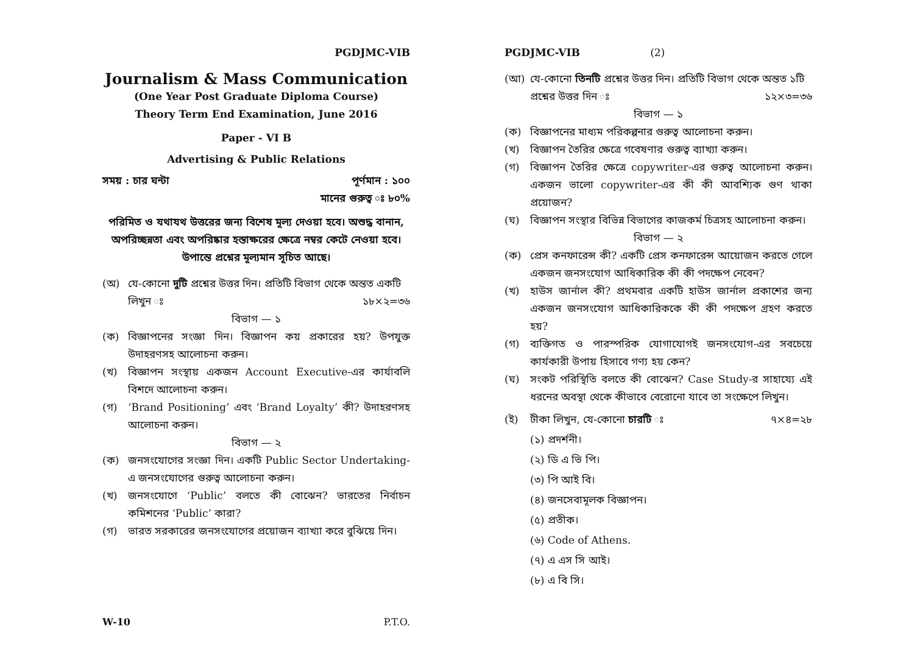PGDJMC-VIB
Journalism & Mass Communication
(One Year Post Graduate Diploma Course)
Theory Term End Examination, June 2016
Paper - VI B
Advertising & Public Relations
সময় : চার ঘন্টা পূর্ণমান : ১০০
মানের গুরুত্ব ঃ ৮০%
পরিমিত ও যথাযথ উত্তরের জন্য বিশেষ মূল্য দেওয়া হবে। অশুদ্ধ বানান, অপরিচ্ছন্নতা এবং অপরিষ্কার হস্তাক্ষরের ক্ষেত্রে নম্বর কেটে নেওয়া হবে। উপান্তে প্রশ্নের মূল্যমান সূচিত আছে।
(অ) যে-কোনো দুটি প্রশ্নের উত্তর দিন। প্রতিটি বিভাগ থেকে অন্তত একটি
লিখুন ঃ ১৮×২=৩৬
বিভাগ — ১
(ক) বিজ্ঞাপনের সংজ্ঞা দিন। বিজ্ঞাপন কয় প্রকারের হয়? উপযুক্ত উদাহরণসহ আলোচনা করুন।
(খ) বিজ্ঞাপন সংস্থায় একজন Account Executive-এর কার্যাবলি বিশদে আলোচনা করুন।
(গ) ‘Brand Positioning’ এবং ‘Brand Loyalty’ কী? উদাহরণসহ আলোচনা করুন।
বিভাগ — ২
(ক) জনসংযোগের সংজ্ঞা দিন। একটি Public Sector Undertaking-এ জনসংযোগের গুরুত্ব আলোচনা করুন।
(খ) জনসংযোগে ‘Public’ বলতে কী বোঝেন? ভারতের নির্বাচন কমিশনের ‘Public’ কারা?
(গ) ভারত সরকারের জনসংযোগের প্রয়োজন ব্যাখ্যা করে বুঝিয়ে দিন।
PGDJMC-VIB (2)
(আ) যে-কোনো তিনটি প্রশ্নের উত্তর দিন। প্রতিটি বিভাগ থেকে অন্তত ১টি
প্রশ্নের উত্তর দিন ঃ ১২×৩=৩৬
বিভাগ — ১
(ক) বিজ্ঞাপনের মাধ্যম পরিকল্পনার গুরুত্ব আলোচনা করুন।
(খ) বিজ্ঞাপন তৈরির ক্ষেত্রে গবেষণার গুরুত্ব ব্যাখ্যা করুন।
(গ) বিজ্ঞাপন তৈরির ক্ষেত্রে copywriter-এর গুরুত্ব আলোচনা করুন। একজন ভালো copywriter-এর কী কী আবশ্যিক গুণ থাকা প্রয়োজন?
(ঘ) বিজ্ঞাপন সংস্থার বিভিন্ন বিভাগের কাজকর্ম চিত্রসহ আলোচনা করুন।
বিভাগ — ২
(ক) প্রেস কনফারেন্স কী? একটি প্রেস কনফারেন্স আয়োজন করতে গেলে একজন জনসংযোগ আধিকারিক কী কী পদক্ষেপ নেবেন?
(খ) হাউস জার্নাল কী? প্রথমবার একটি হাউস জার্নাল প্রকাশের জন্য একজন জনসংযোগ আধিকারিককে কী কী পদক্ষেপ গ্রহণ করতে হয়?
(গ) ব্যক্তিগত ও পারস্পরিক যোগাযোগই জনসংযোগ-এর সবচেয়ে কার্যকারী উপায় হিসাবে গণ্য হয় কেন?
(ঘ) সংকট পরিস্থিতি বলতে কী বোঝেন? Case Study-র সাহায্যে এই ধরনের অবস্থা থেকে কীভাবে বেরোনো যাবে তা সংক্ষেপে লিখুন।
(ই) টীকা লিখুন, যে-কোনো চারটি ঃ ৭×৪=২৮
(১) প্রদর্শনী।
(২) ডি এ ভি পি।
(৩) পি আই বি।
(৪) জনসেবামূলক বিজ্ঞাপন।
(৫) প্রতীক।
(৬) Code of Athens.
(৭) এ এস সি আই।
(৮) এ বি সি।
W-10 P.T.O.